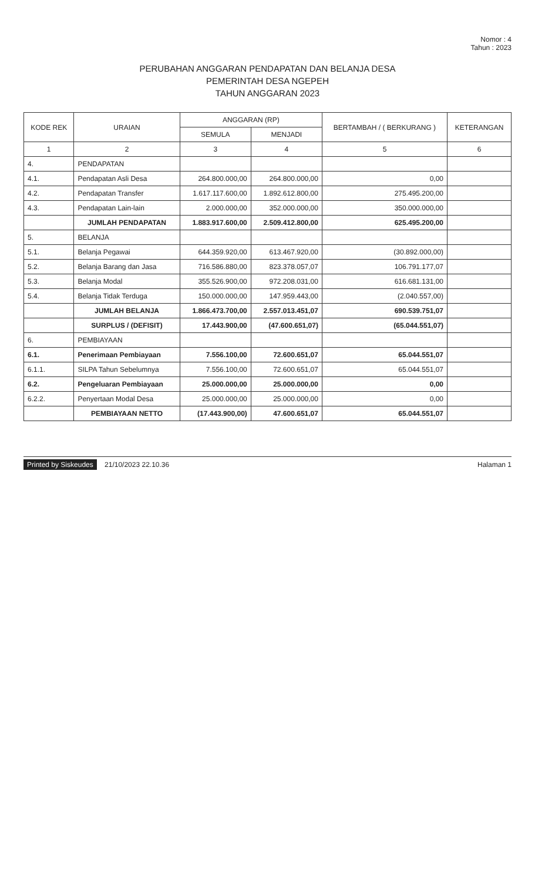Nomor : 4
Tahun : 2023
PERUBAHAN ANGGARAN PENDAPATAN DAN BELANJA DESA
PEMERINTAH DESA NGEPEH
TAHUN ANGGARAN 2023
| KODE REK | URAIAN | ANGGARAN (RP) | | BERTAMBAH / ( BERKURANG ) | KETERANGAN |
| --- | --- | --- | --- | --- | --- |
| | | SEMULA | MENJADI | | |
| 1 | 2 | 3 | 4 | 5 | 6 |
| 4. | PENDAPATAN | | | | |
| 4.1. | Pendapatan Asli Desa | 264.800.000,00 | 264.800.000,00 | 0,00 | |
| 4.2. | Pendapatan Transfer | 1.617.117.600,00 | 1.892.612.800,00 | 275.495.200,00 | |
| 4.3. | Pendapatan Lain-lain | 2.000.000,00 | 352.000.000,00 | 350.000.000,00 | |
| | JUMLAH PENDAPATAN | 1.883.917.600,00 | 2.509.412.800,00 | 625.495.200,00 | |
| 5. | BELANJA | | | | |
| 5.1. | Belanja Pegawai | 644.359.920,00 | 613.467.920,00 | (30.892.000,00) | |
| 5.2. | Belanja Barang dan Jasa | 716.586.880,00 | 823.378.057,07 | 106.791.177,07 | |
| 5.3. | Belanja Modal | 355.526.900,00 | 972.208.031,00 | 616.681.131,00 | |
| 5.4. | Belanja Tidak Terduga | 150.000.000,00 | 147.959.443,00 | (2.040.557,00) | |
| | JUMLAH BELANJA | 1.866.473.700,00 | 2.557.013.451,07 | 690.539.751,07 | |
| | SURPLUS / (DEFISIT) | 17.443.900,00 | (47.600.651,07) | (65.044.551,07) | |
| 6. | PEMBIAYAAN | | | | |
| 6.1. | Penerimaan Pembiayaan | 7.556.100,00 | 72.600.651,07 | 65.044.551,07 | |
| 6.1.1. | SILPA Tahun Sebelumnya | 7.556.100,00 | 72.600.651,07 | 65.044.551,07 | |
| 6.2. | Pengeluaran Pembiayaan | 25.000.000,00 | 25.000.000,00 | 0,00 | |
| 6.2.2. | Penyertaan Modal Desa | 25.000.000,00 | 25.000.000,00 | 0,00 | |
| | PEMBIAYAAN NETTO | (17.443.900,00) | 47.600.651,07 | 65.044.551,07 | |
Printed by Siskeudes 21/10/2023 22.10.36
Halaman 1